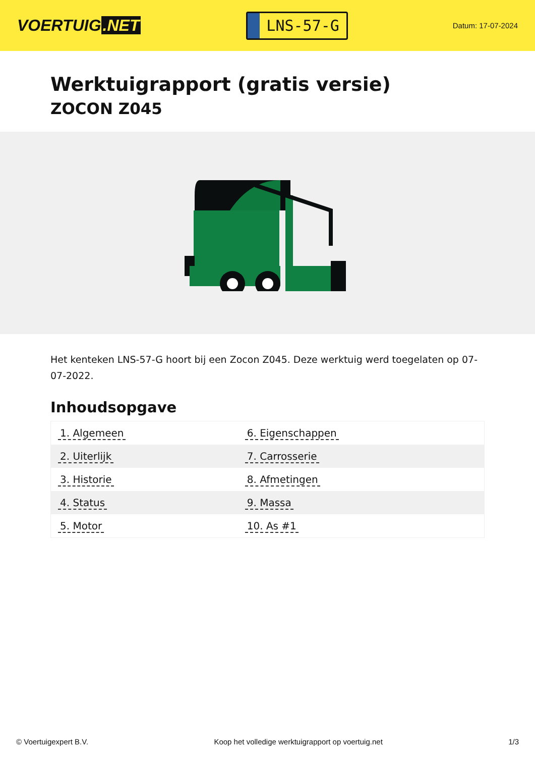VOERTUIG.NET
LNS-57-G
Datum: 17-07-2024
Werktuigrapport (gratis versie)
ZOCON Z045
Het kenteken LNS-57-G hoort bij een Zocon Z045. Deze werktuig werd toegelaten op 07-07-2022.
Inhoudsopgave
| 1. Algemeen | 6. Eigenschappen |
| 2. Uiterlijk | 7. Carrosserie |
| 3. Historie | 8. Afmetingen |
| 4. Status | 9. Massa |
| 5. Motor | 10. As #1 |
© Voertuigexpert B.V. Koop het volledige werktuigrapport op voertuig.net
1/3